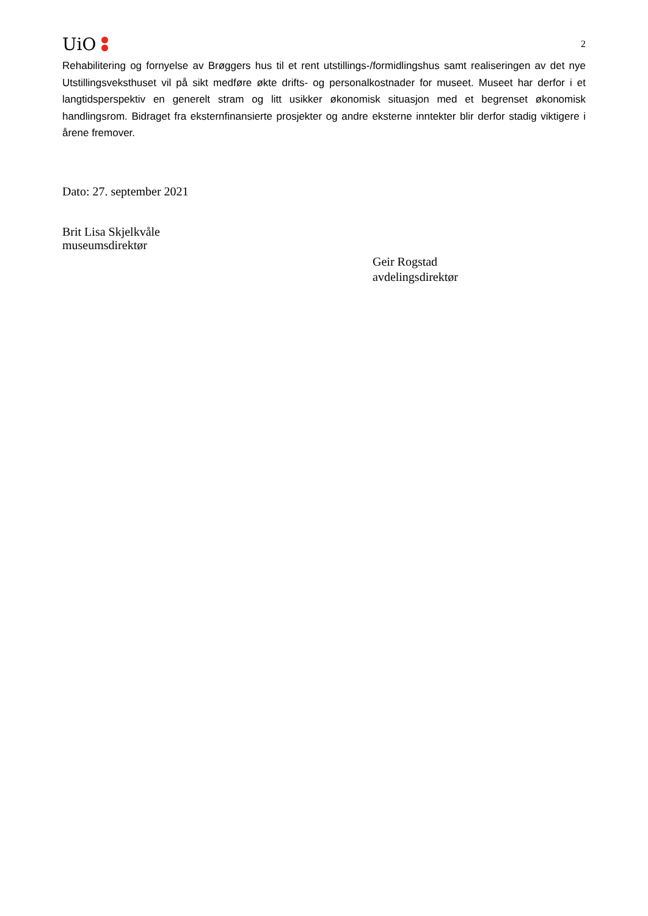UiO
2
Rehabilitering og fornyelse av Brøggers hus til et rent utstillings-/formidlingshus samt realiseringen av det nye Utstillingsveksthuset vil på sikt medføre økte drifts- og personalkostnader for museet. Museet har derfor i et langtidsperspektiv en generelt stram og litt usikker økonomisk situasjon med et begrenset økonomisk handlingsrom. Bidraget fra eksternfinansierte prosjekter og andre eksterne inntekter blir derfor stadig viktigere i årene fremover.
Dato: 27. september 2021
Brit Lisa Skjelkvåle
museumsdirektør
Geir Rogstad
avdelingsdirektør